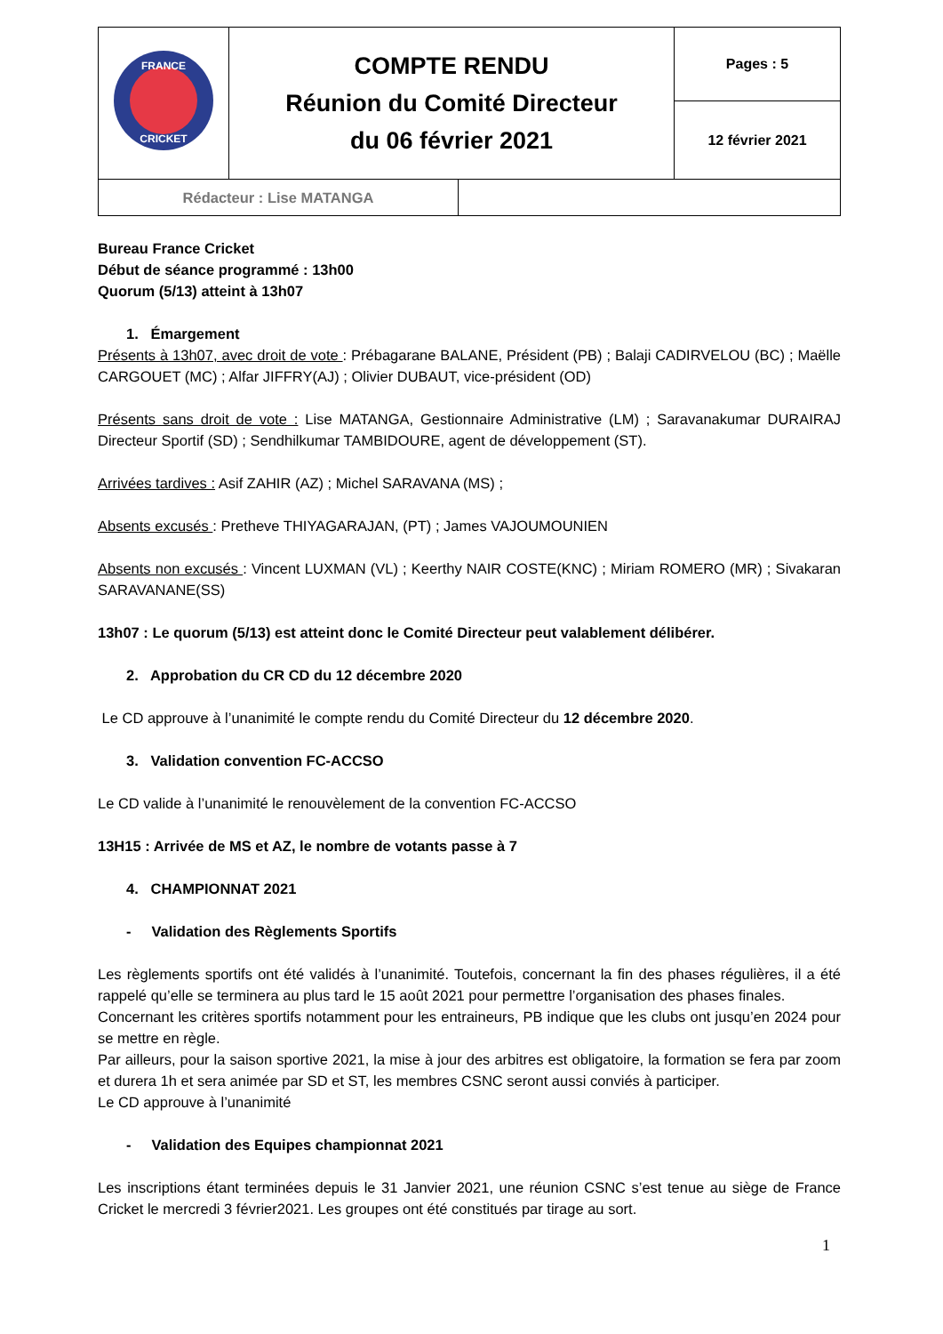| FRANCE CRICKET | COMPTE RENDU Réunion du Comité Directeur du 06 février 2021 | Pages : 5 |
| | | 12 février 2021 |
| Rédacteur : Lise MATANGA | |
Bureau France Cricket
Début de séance programmé : 13h00
Quorum (5/13) atteint à 13h07
1. Émargement
Présents à 13h07, avec droit de vote : Prébagarane BALANE, Président (PB) ; Balaji CADIRVELOU (BC) ; Maëlle CARGOUET (MC) ; Alfar JIFFRY(AJ) ; Olivier DUBAUT, vice-président (OD)
Présents sans droit de vote : Lise MATANGA, Gestionnaire Administrative (LM) ; Saravanakumar DURAIRAJ Directeur Sportif (SD) ; Sendhilkumar TAMBIDOURE, agent de développement (ST).
Arrivées tardives : Asif ZAHIR (AZ) ; Michel SARAVANA (MS) ;
Absents excusés : Pretheve THIYAGARAJAN, (PT) ; James VAJOUMOUNIEN
Absents non excusés : Vincent LUXMAN (VL) ; Keerthy NAIR COSTE(KNC) ; Miriam ROMERO (MR) ; Sivakaran SARAVANANE(SS)
13h07 : Le quorum (5/13) est atteint donc le Comité Directeur peut valablement délibérer.
2. Approbation du CR CD du 12 décembre 2020
Le CD approuve à l’unanimité le compte rendu du Comité Directeur du 12 décembre 2020.
3. Validation convention FC-ACCSO
Le CD valide à l’unanimité le renouvèlement de la convention FC-ACCSO
13H15 : Arrivée de MS et AZ, le nombre de votants passe à 7
4. CHAMPIONNAT 2021
- Validation des Règlements Sportifs
Les règlements sportifs ont été validés à l’unanimité. Toutefois, concernant la fin des phases régulières, il a été rappelé qu’elle se terminera au plus tard le 15 août 2021 pour permettre l’organisation des phases finales.
Concernant les critères sportifs notamment pour les entraineurs, PB indique que les clubs ont jusqu’en 2024 pour se mettre en règle.
Par ailleurs, pour la saison sportive 2021, la mise à jour des arbitres est obligatoire, la formation se fera par zoom et durera 1h et sera animée par SD et ST, les membres CSNC seront aussi conviés à participer.
Le CD approuve à l’unanimité
- Validation des Equipes championnat 2021
Les inscriptions étant terminées depuis le 31 Janvier 2021, une réunion CSNC s’est tenue au siège de France Cricket le mercredi 3 février2021. Les groupes ont été constitués par tirage au sort.
1